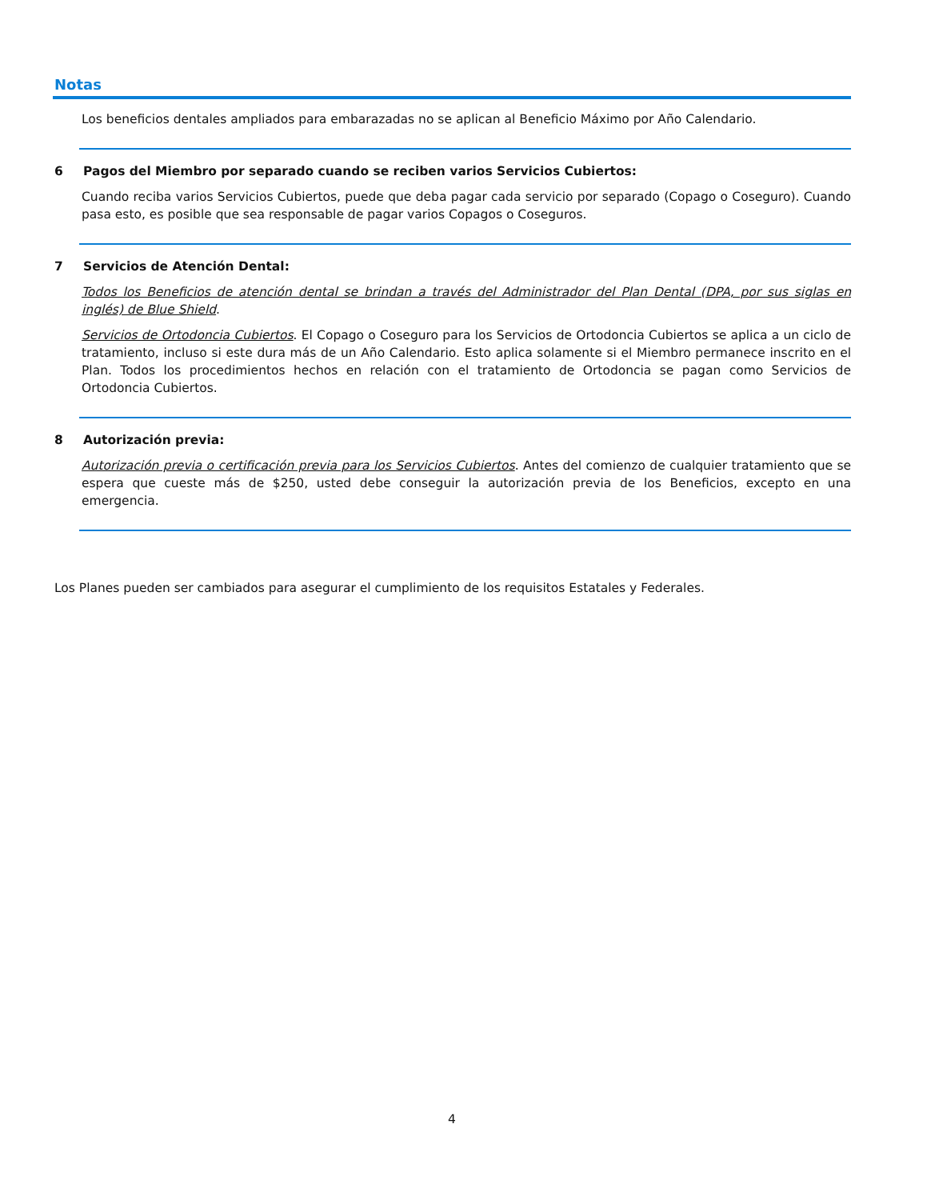Notas
Los beneficios dentales ampliados para embarazadas no se aplican al Beneficio Máximo por Año Calendario.
6 Pagos del Miembro por separado cuando se reciben varios Servicios Cubiertos:
Cuando reciba varios Servicios Cubiertos, puede que deba pagar cada servicio por separado (Copago o Coseguro). Cuando pasa esto, es posible que sea responsable de pagar varios Copagos o Coseguros.
7 Servicios de Atención Dental:
Todos los Beneficios de atención dental se brindan a través del Administrador del Plan Dental (DPA, por sus siglas en inglés) de Blue Shield.
Servicios de Ortodoncia Cubiertos. El Copago o Coseguro para los Servicios de Ortodoncia Cubiertos se aplica a un ciclo de tratamiento, incluso si este dura más de un Año Calendario. Esto aplica solamente si el Miembro permanece inscrito en el Plan. Todos los procedimientos hechos en relación con el tratamiento de Ortodoncia se pagan como Servicios de Ortodoncia Cubiertos.
8 Autorización previa:
Autorización previa o certificación previa para los Servicios Cubiertos. Antes del comienzo de cualquier tratamiento que se espera que cueste más de $250, usted debe conseguir la autorización previa de los Beneficios, excepto en una emergencia.
Los Planes pueden ser cambiados para asegurar el cumplimiento de los requisitos Estatales y Federales.
4